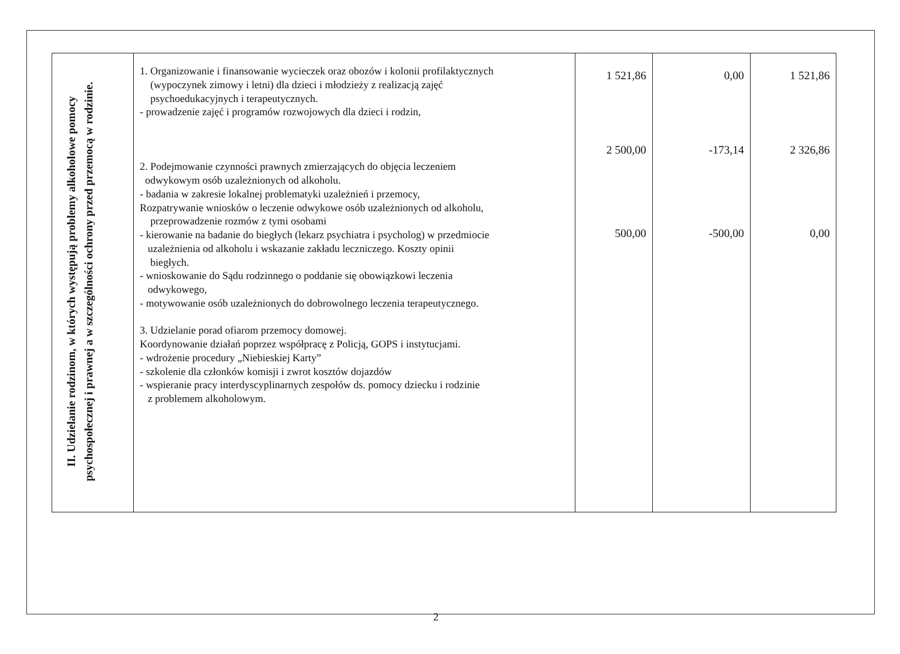| II. Udzielanie rodzinom, w których występują problemy alkoholowe pomocy psychospołecznej i prawnej a w szczególności ochrony przed przemocą w rodzinie. | 1. Organizowanie i finansowanie wycieczek oraz obozów i kolonii profilaktycznych (wypoczynek zimowy i letni) dla dzieci i młodzieży z realizacją zajęć psychoedukacyjnych i terapeutycznych. - prowadzenie zajęć i programów rozwojowych dla dzieci i rodzin, 2. Podejmowanie czynności prawnych zmierzających do objęcia leczeniem odwykowym osób uzależnionych od alkoholu. - badania w zakresie lokalnej problematyki uzależnień i przemocy, Rozpatrywanie wniosków o leczenie odwykowe osób uzależnionych od alkoholu, przeprowadzenie rozmów z tymi osobami - kierowanie na badanie do biegłych (lekarz psychiatra i psycholog) w przedmiocie uzależnienia od alkoholu i wskazanie zakładu leczniczego. Koszty opinii biegłych. - wnioskowanie do Sądu rodzinnego o poddanie się obowiązkowi leczenia odwykowego, - motywowanie osób uzależnionych do dobrowolnego leczenia terapeutycznego. 3. Udzielanie porad ofiarom przemocy domowej. Koordynowanie działań poprzez współpracę z Policją, GOPS i instytucjami. - wdrożenie procedury „Niebieskiej Karty” - szkolenie dla członków komisji i zwrot kosztów dojazdów - wspieranie pracy interdyscyplinarnych zespołów ds. pomocy dziecku i rodzinie z problemem alkoholowym. | 1 521,86 2 500,00 500,00 | 0,00 -173,14 -500,00 | 1 521,86 2 326,86 0,00 |
2